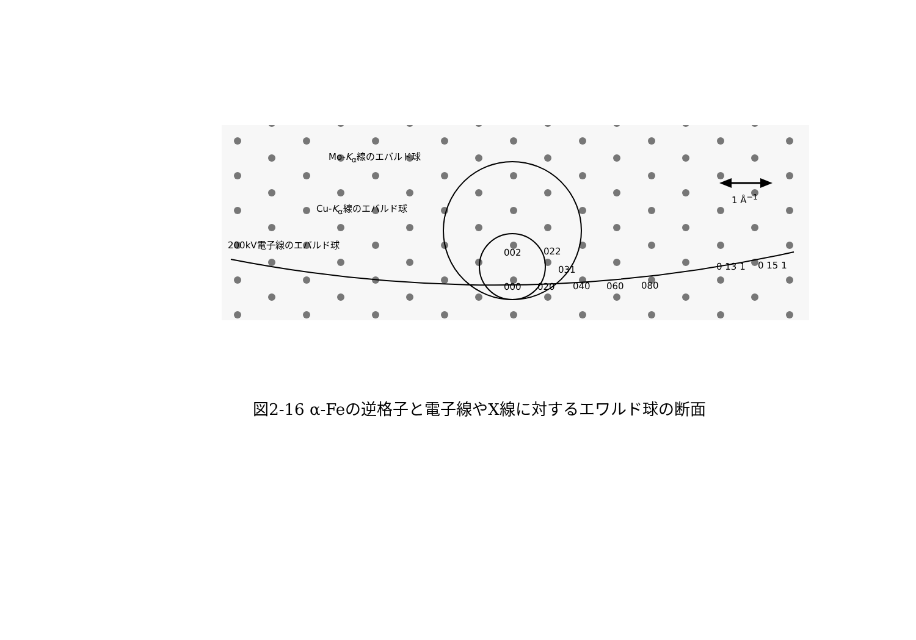Mo-K<sub>α</sub>線のエバルド球
Cu-K<sub>α</sub>線のエバルド球
200kV電子線のエバルド球
1 Å<sup>−1</sup>
002 022
031
000 020 040 060 080
0 13 1 0 15 1
図2-16 α-Feの逆格子と電子線やX線に対するエワルド球の断面